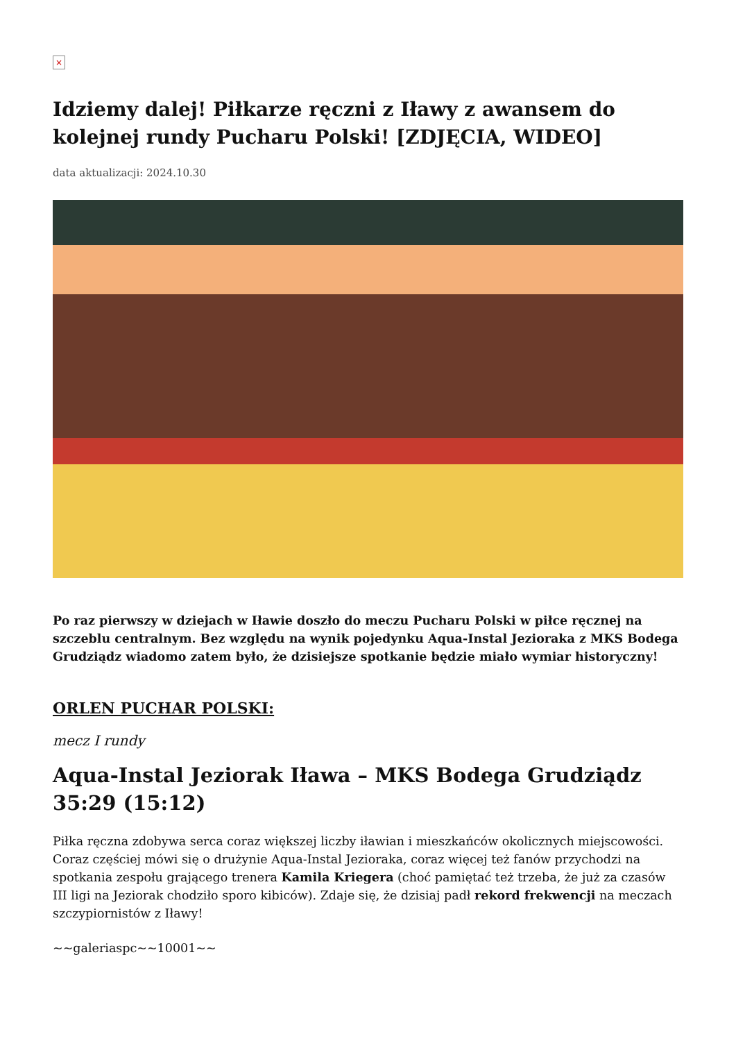×
Idziemy dalej! Piłkarze ręczni z Iławy z awansem do kolejnej rundy Pucharu Polski! [ZDJĘCIA, WIDEO]
data aktualizacji: 2024.10.30
Po raz pierwszy w dziejach w Iławie doszło do meczu Pucharu Polski w piłce ręcznej na szczeblu centralnym. Bez względu na wynik pojedynku Aqua-Instal Jezioraka z MKS Bodega Grudziądz wiadomo zatem było, że dzisiejsze spotkanie będzie miało wymiar historyczny!
ORLEN PUCHAR POLSKI:
mecz I rundy
Aqua-Instal Jeziorak Iława – MKS Bodega Grudziądz 35:29 (15:12)
Piłka ręczna zdobywa serca coraz większej liczby iławian i mieszkańców okolicznych miejscowości. Coraz częściej mówi się o drużynie Aqua-Instal Jezioraka, coraz więcej też fanów przychodzi na spotkania zespołu grającego trenera Kamila Kriegera (choć pamiętać też trzeba, że już za czasów III ligi na Jeziorak chodziło sporo kibiców). Zdaje się, że dzisiaj padł rekord frekwencji na meczach szczypiornistów z Iławy!
~~galeriaspc~~10001~~